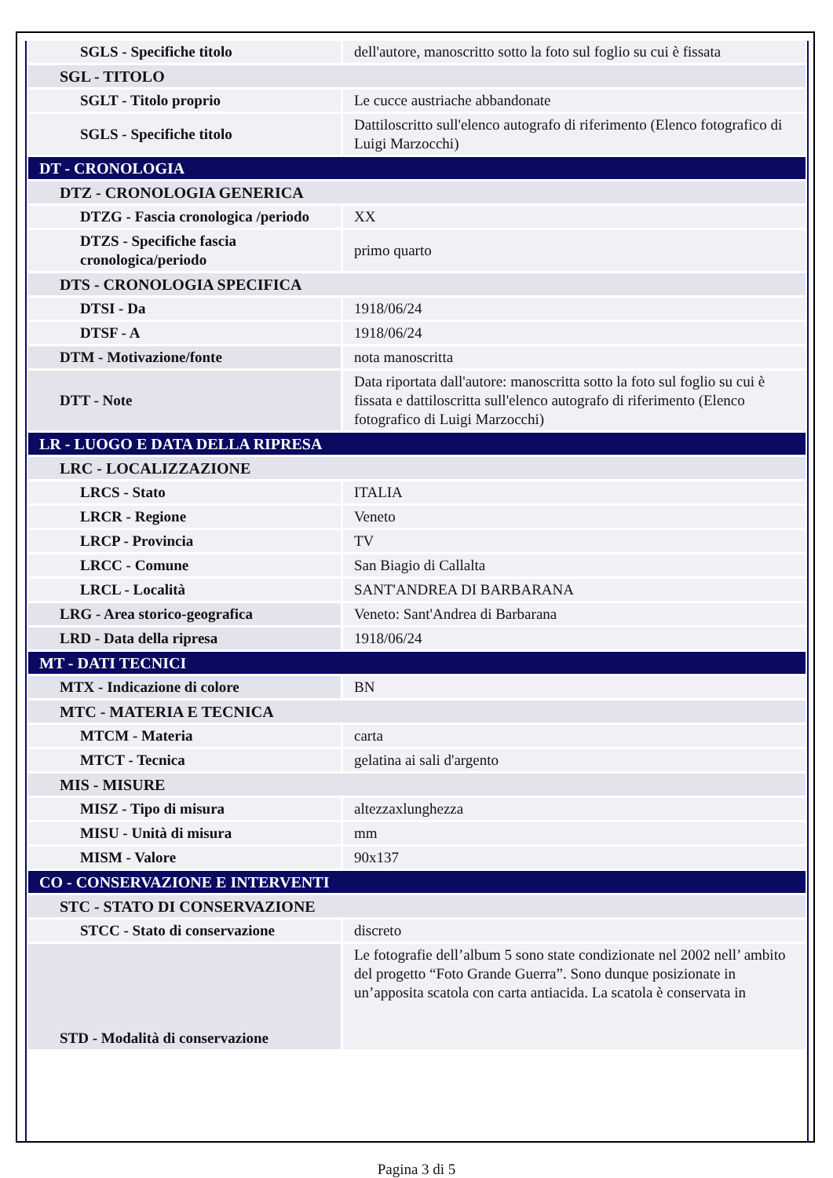| SGLS - Specifiche titolo | dell'autore, manoscritto sotto la foto sul foglio su cui è fissata |
| SGL - TITOLO | |
| SGLT - Titolo proprio | Le cucce austriache abbandonate |
| SGLS - Specifiche titolo | Dattiloscritto sull'elenco autografo di riferimento (Elenco fotografico di Luigi Marzocchi) |
| DT - CRONOLOGIA | |
| DTZ - CRONOLOGIA GENERICA | |
| DTZG - Fascia cronologica /periodo | XX |
| DTZS - Specifiche fascia cronologica/periodo | primo quarto |
| DTS - CRONOLOGIA SPECIFICA | |
| DTSI - Da | 1918/06/24 |
| DTSF - A | 1918/06/24 |
| DTM - Motivazione/fonte | nota manoscritta |
| DTT - Note | Data riportata dall'autore: manoscritta sotto la foto sul foglio su cui è fissata e dattiloscritta sull'elenco autografo di riferimento (Elenco fotografico di Luigi Marzocchi) |
| LR - LUOGO E DATA DELLA RIPRESA | |
| LRC - LOCALIZZAZIONE | |
| LRCS - Stato | ITALIA |
| LRCR - Regione | Veneto |
| LRCP - Provincia | TV |
| LRCC - Comune | San Biagio di Callalta |
| LRCL - Località | SANT'ANDREA DI BARBARANA |
| LRG - Area storico-geografica | Veneto: Sant'Andrea di Barbarana |
| LRD - Data della ripresa | 1918/06/24 |
| MT - DATI TECNICI | |
| MTX - Indicazione di colore | BN |
| MTC - MATERIA E TECNICA | |
| MTCM - Materia | carta |
| MTCT - Tecnica | gelatina ai sali d'argento |
| MIS - MISURE | |
| MISZ - Tipo di misura | altezzaxlunghezza |
| MISU - Unità di misura | mm |
| MISM - Valore | 90x137 |
| CO - CONSERVAZIONE E INTERVENTI | |
| STC - STATO DI CONSERVAZIONE | |
| STCC - Stato di conservazione | discreto |
| STD - Modalità di conservazione | Le fotografie dell’album 5 sono state condizionate nel 2002 nell’ ambito del progetto “Foto Grande Guerra”. Sono dunque posizionate in un’apposita scatola con carta antiacida. La scatola è conservata in |
Pagina 3 di 5